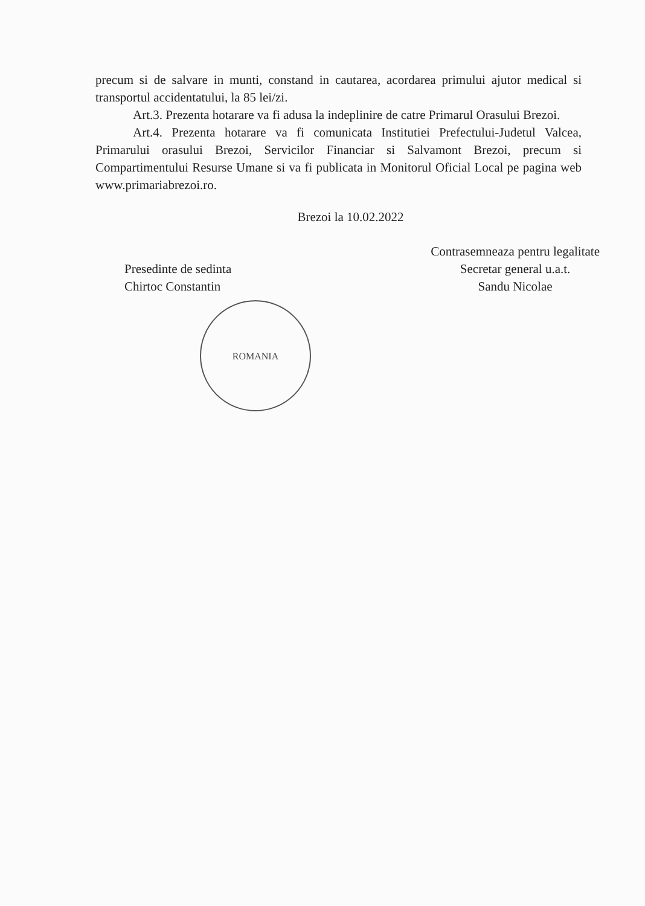precum si de salvare in munti, constand in cautarea, acordarea primului ajutor medical si transportul accidentatului, la 85 lei/zi.
Art.3. Prezenta hotarare va fi adusa la indeplinire de catre Primarul Orasului Brezoi.
Art.4. Prezenta hotarare va fi comunicata Institutiei Prefectului-Judetul Valcea, Primarului orasului Brezoi, Servicilor Financiar si Salvamont Brezoi, precum si Compartimentului Resurse Umane si va fi publicata in Monitorul Oficial Local pe pagina web www.primariabrezoi.ro.
Brezoi la 10.02.2022
Presedinte de sedinta
Chirtoc Constantin
ROMANIA
Contrasemneaza pentru legalitate
Secretar general u.a.t.
Sandu Nicolae